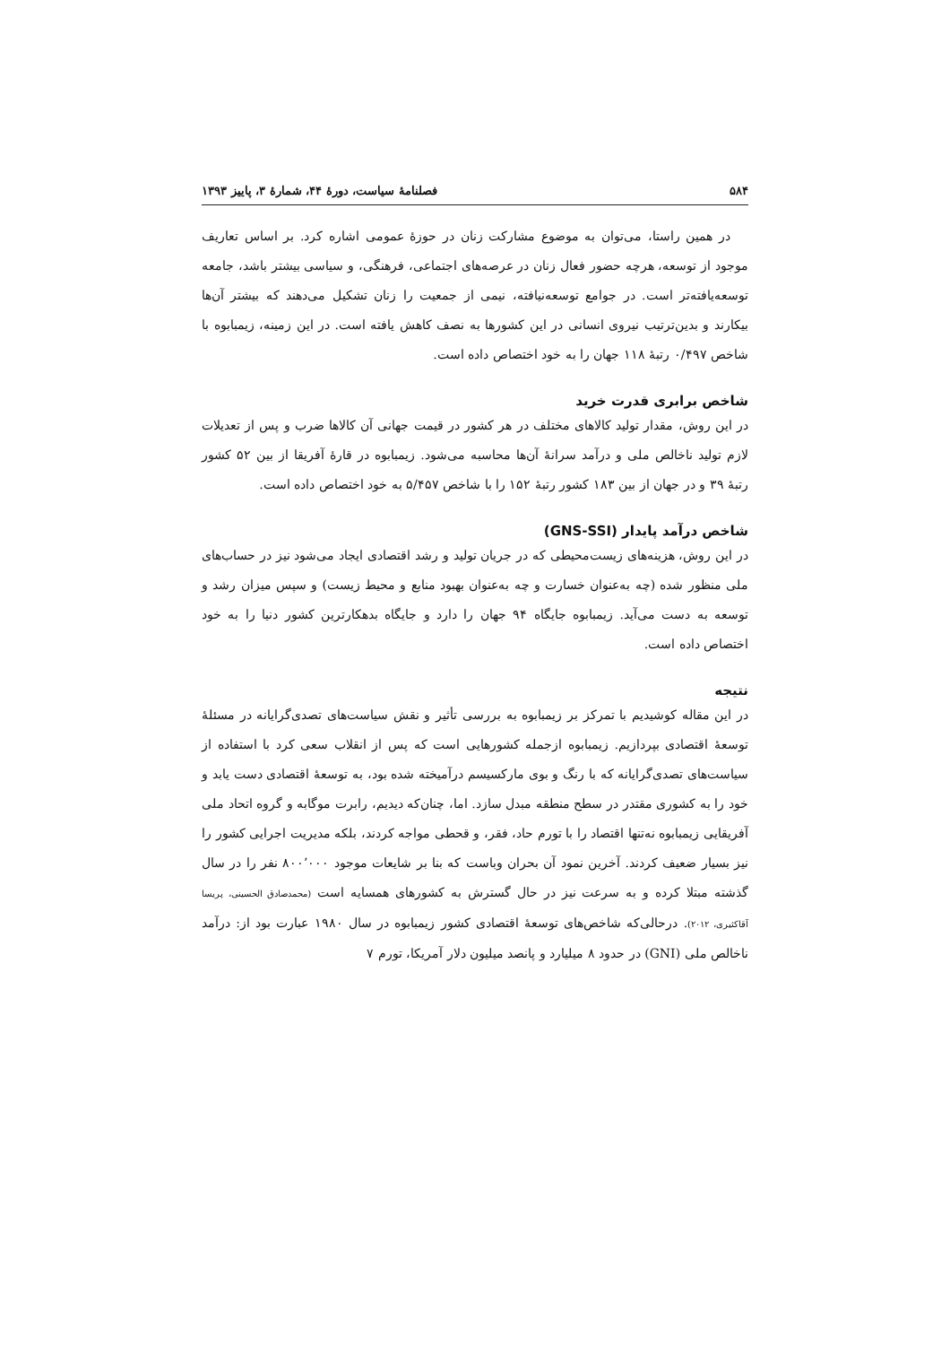۵۸۴ فصلنامهٔ سیاست، دورهٔ ۴۴، شمارهٔ ۳، پاییز ۱۳۹۳
در همین راستا، می‌توان به موضوع مشارکت زنان در حوزهٔ عمومی اشاره کرد. بر اساس تعاریف موجود از توسعه، هرچه حضور فعال زنان در عرصه‌های اجتماعی، فرهنگی، و سیاسی بیشتر باشد، جامعه توسعه‌یافته‌تر است. در جوامع توسعه‌نیافته، نیمی از جمعیت را زنان تشکیل می‌دهند که بیشتر آن‌ها بیکارند و بدین‌ترتیب نیروی انسانی در این کشورها به نصف کاهش یافته است. در این زمینه، زیمبابوه با شاخص ۰/۴۹۷ رتبهٔ ۱۱۸ جهان را به خود اختصاص داده است.
شاخص برابری قدرت خرید
در این روش، مقدار تولید کالاهای مختلف در هر کشور در قیمت جهانی آن کالاها ضرب و پس از تعدیلات لازم تولید ناخالص ملی و درآمد سرانهٔ آن‌ها محاسبه می‌شود. زیمبابوه در قارهٔ آفریقا از بین ۵۲ کشور رتبهٔ ۳۹ و در جهان از بین ۱۸۳ کشور رتبهٔ ۱۵۲ را با شاخص ۵/۴۵۷ به خود اختصاص داده است.
شاخص درآمد پایدار (GNS-SSI)
در این روش، هزینه‌های زیست‌محیطی که در جریان تولید و رشد اقتصادی ایجاد می‌شود نیز در حساب‌های ملی منظور شده (چه به‌عنوان خسارت و چه به‌عنوان بهبود منابع و محیط زیست) و سپس میزان رشد و توسعه به دست می‌آید. زیمبابوه جایگاه ۹۴ جهان را دارد و جایگاه بدهکارترین کشور دنیا را به خود اختصاص داده است.
نتیجه
در این مقاله کوشیدیم با تمرکز بر زیمبابوه به بررسی تأثیر و نقش سیاست‌های تصدی‌گرایانه در مسئلهٔ توسعهٔ اقتصادی بپردازیم. زیمبابوه ازجمله کشورهایی است که پس از انقلاب سعی کرد با استفاده از سیاست‌های تصدی‌گرایانه که با رنگ و بوی مارکسیسم درآمیخته شده بود، به توسعهٔ اقتصادی دست یابد و خود را به کشوری مقتدر در سطح منطقه مبدل سازد. اما، چنان‌که دیدیم، رابرت موگابه و گروه اتحاد ملی آفریقایی زیمبابوه نه‌تنها اقتصاد را با تورم حاد، فقر، و قحطی مواجه کردند، بلکه مدیریت اجرایی کشور را نیز بسیار ضعیف کردند. آخرین نمود آن بحران وباست که بنا بر شایعات موجود ۸۰۰٬۰۰۰ نفر را در سال گذشته مبتلا کرده و به سرعت نیز در حال گسترش به کشورهای همسایه است (محمدصادق الحسینی، پریسا آقاکثیری، ۲۰۱۲). درحالی‌که شاخص‌های توسعهٔ اقتصادی کشور زیمبابوه در سال ۱۹۸۰ عبارت بود از: درآمد ناخالص ملی (GNI) در حدود ۸ میلیارد و پانصد میلیون دلار آمریکا، تورم ۷